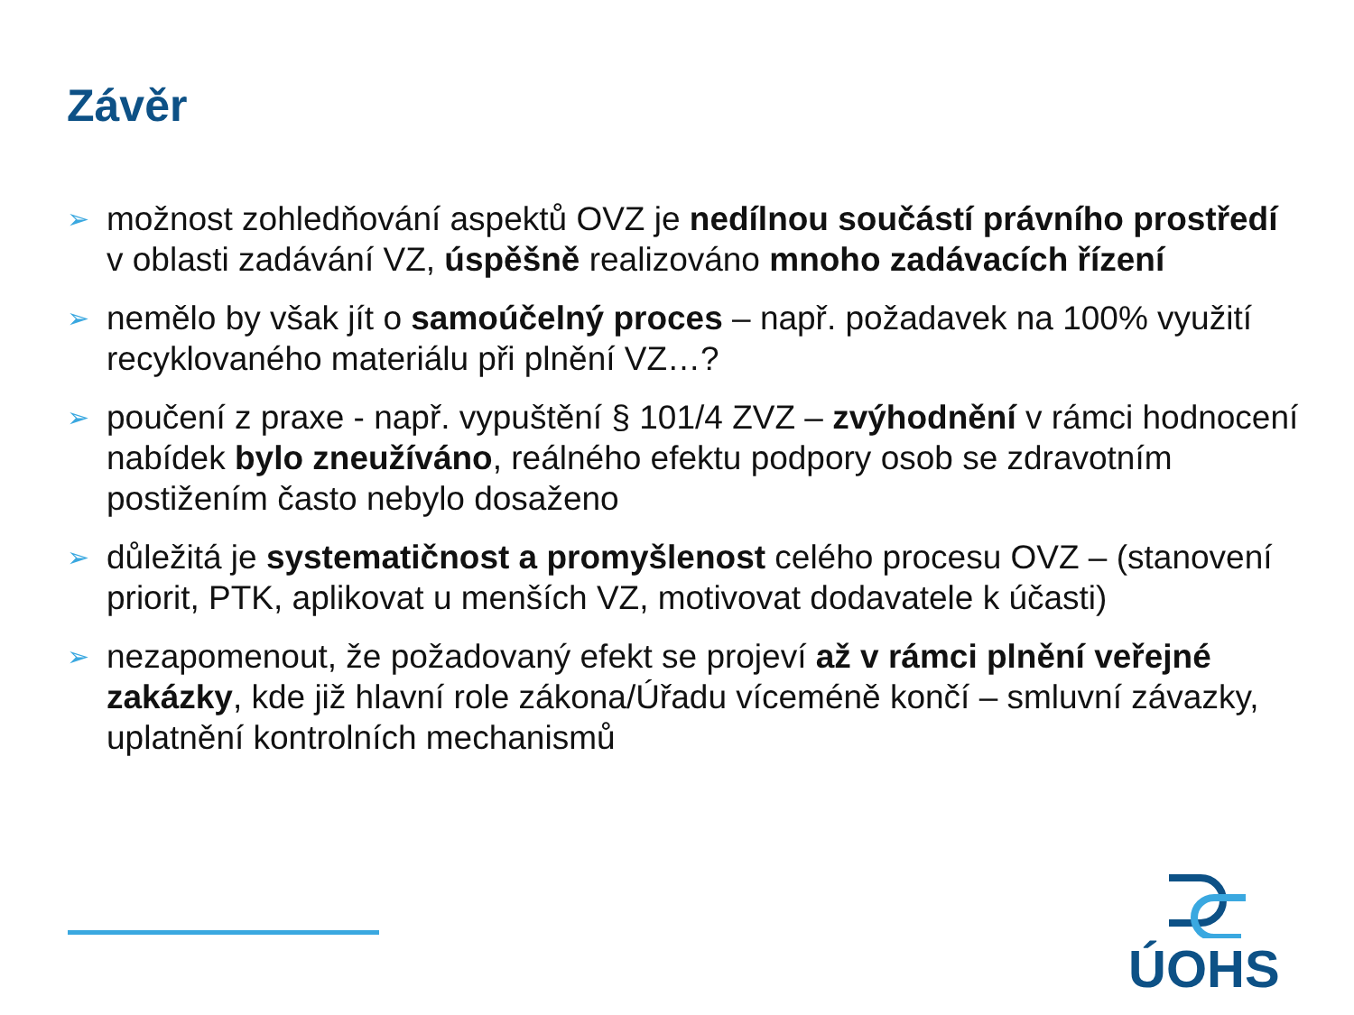Závěr
➢ možnost zohledňování aspektů OVZ je nedílnou součástí právního prostředí v oblasti zadávání VZ, úspěšně realizováno mnoho zadávacích řízení
➢ nemělo by však jít o samoúčelný proces – např. požadavek na 100% využití recyklovaného materiálu při plnění VZ…?
➢ poučení z praxe - např. vypuštění § 101/4 ZVZ – zvýhodnění v rámci hodnocení nabídek bylo zneužíváno, reálného efektu podpory osob se zdravotním postižením často nebylo dosaženo
➢ důležitá je systematičnost a promyšlenost celého procesu OVZ – (stanovení priorit, PTK, aplikovat u menších VZ, motivovat dodavatele k účasti)
➢ nezapomenout, že požadovaný efekt se projeví až v rámci plnění veřejné zakázky, kde již hlavní role zákona/Úřadu víceméně končí – smluvní závazky, uplatnění kontrolních mechanismů
ÚOHS